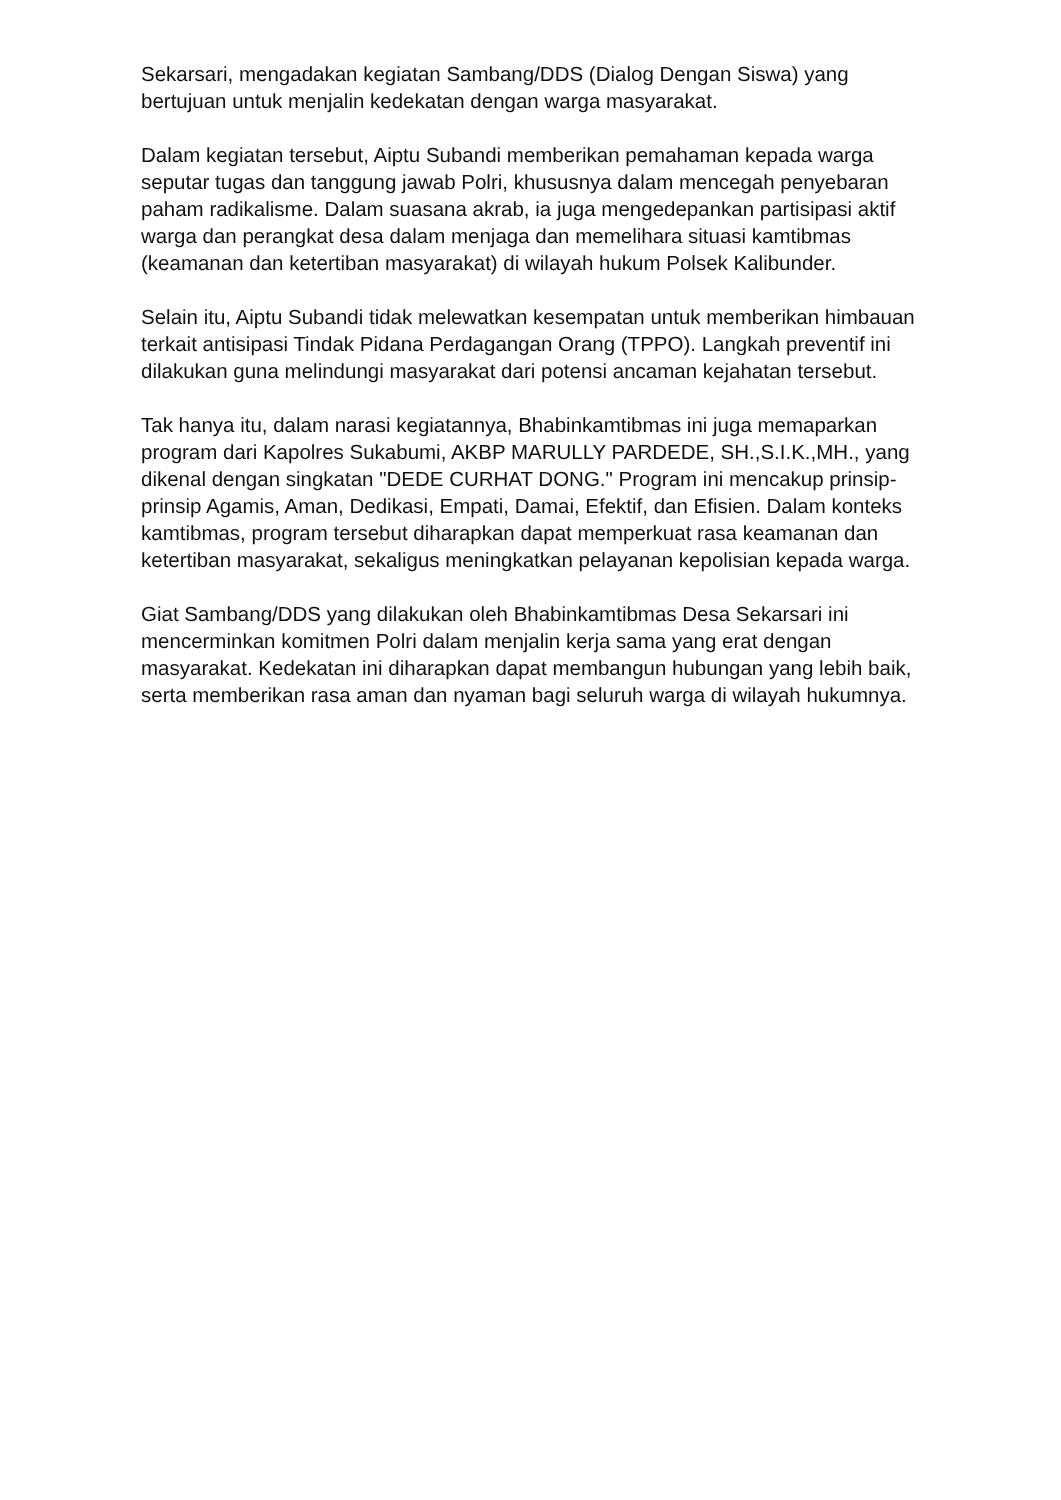Sekarsari, mengadakan kegiatan Sambang/DDS (Dialog Dengan Siswa) yang bertujuan untuk menjalin kedekatan dengan warga masyarakat.
Dalam kegiatan tersebut, Aiptu Subandi memberikan pemahaman kepada warga seputar tugas dan tanggung jawab Polri, khususnya dalam mencegah penyebaran paham radikalisme. Dalam suasana akrab, ia juga mengedepankan partisipasi aktif warga dan perangkat desa dalam menjaga dan memelihara situasi kamtibmas (keamanan dan ketertiban masyarakat) di wilayah hukum Polsek Kalibunder.
Selain itu, Aiptu Subandi tidak melewatkan kesempatan untuk memberikan himbauan terkait antisipasi Tindak Pidana Perdagangan Orang (TPPO). Langkah preventif ini dilakukan guna melindungi masyarakat dari potensi ancaman kejahatan tersebut.
Tak hanya itu, dalam narasi kegiatannya, Bhabinkamtibmas ini juga memaparkan program dari Kapolres Sukabumi, AKBP MARULLY PARDEDE, SH.,S.I.K.,MH., yang dikenal dengan singkatan "DEDE CURHAT DONG." Program ini mencakup prinsip-prinsip Agamis, Aman, Dedikasi, Empati, Damai, Efektif, dan Efisien. Dalam konteks kamtibmas, program tersebut diharapkan dapat memperkuat rasa keamanan dan ketertiban masyarakat, sekaligus meningkatkan pelayanan kepolisian kepada warga.
Giat Sambang/DDS yang dilakukan oleh Bhabinkamtibmas Desa Sekarsari ini mencerminkan komitmen Polri dalam menjalin kerja sama yang erat dengan masyarakat. Kedekatan ini diharapkan dapat membangun hubungan yang lebih baik, serta memberikan rasa aman dan nyaman bagi seluruh warga di wilayah hukumnya.